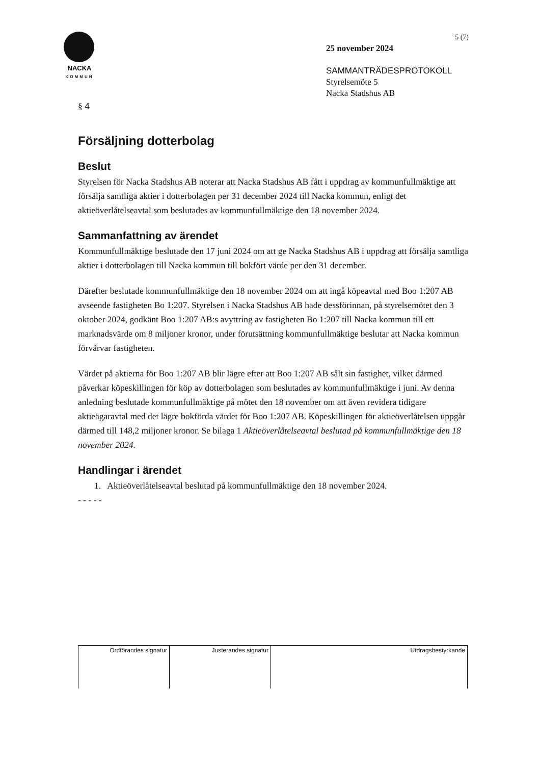NACKA
KOMMUN
5 (7)
25 november 2024
SAMMANTRÄDESPROTOKOLL
Styrelsemöte 5
Nacka Stadshus AB
§ 4
Försäljning dotterbolag
Beslut
Styrelsen för Nacka Stadshus AB noterar att Nacka Stadshus AB fått i uppdrag av kommunfullmäktige att försälja samtliga aktier i dotterbolagen per 31 december 2024 till Nacka kommun, enligt det aktieöverlåtelseavtal som beslutades av kommunfullmäktige den 18 november 2024.
Sammanfattning av ärendet
Kommunfullmäktige beslutade den 17 juni 2024 om att ge Nacka Stadshus AB i uppdrag att försälja samtliga aktier i dotterbolagen till Nacka kommun till bokfört värde per den 31 december.
Därefter beslutade kommunfullmäktige den 18 november 2024 om att ingå köpeavtal med Boo 1:207 AB avseende fastigheten Bo 1:207. Styrelsen i Nacka Stadshus AB hade dessförinnan, på styrelsemötet den 3 oktober 2024, godkänt Boo 1:207 AB:s avyttring av fastigheten Bo 1:207 till Nacka kommun till ett marknadsvärde om 8 miljoner kronor, under förutsättning kommunfullmäktige beslutar att Nacka kommun förvärvar fastigheten.
Värdet på aktierna för Boo 1:207 AB blir lägre efter att Boo 1:207 AB sålt sin fastighet, vilket därmed påverkar köpeskillingen för köp av dotterbolagen som beslutades av kommunfullmäktige i juni. Av denna anledning beslutade kommunfullmäktige på mötet den 18 november om att även revidera tidigare aktieägaravtal med det lägre bokförda värdet för Boo 1:207 AB. Köpeskillingen för aktieöverlåtelsen uppgår därmed till 148,2 miljoner kronor. Se bilaga 1 Aktieöverlåtelseavtal beslutad på kommunfullmäktige den 18 november 2024.
Handlingar i ärendet
1. Aktieöverlåtelseavtal beslutad på kommunfullmäktige den 18 november 2024.
- - - - -
| Ordförandes signatur | Justerandes signatur | Utdragsbestyrkande |